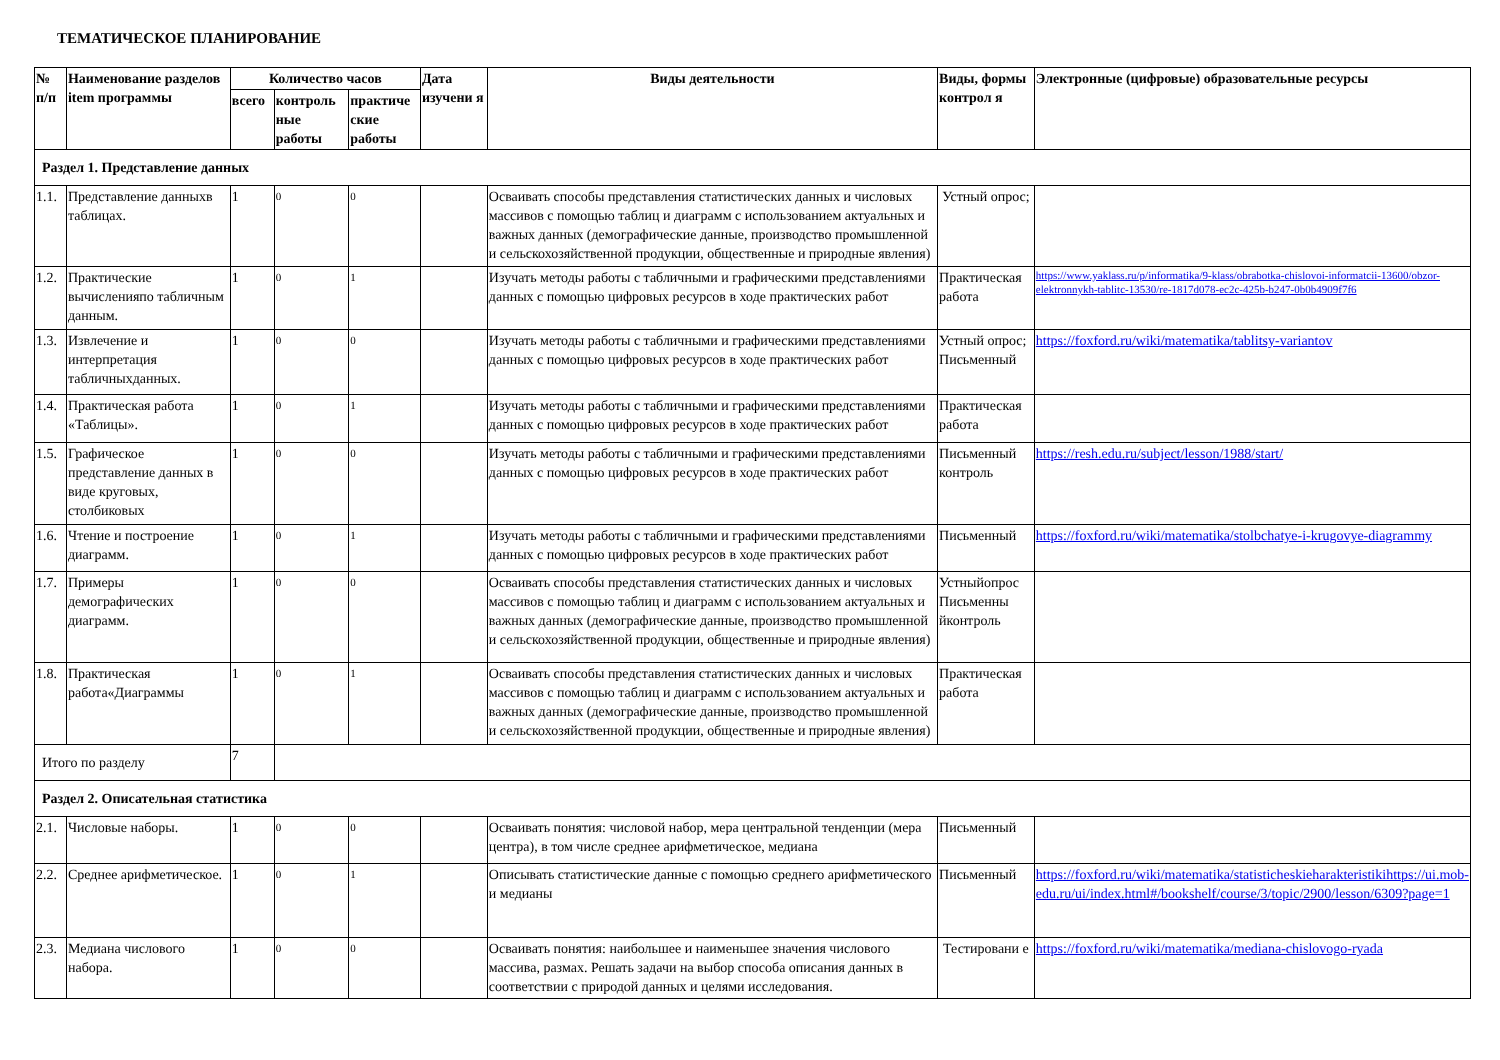ТЕМАТИЧЕСКОЕ ПЛАНИРОВАНИЕ
| № п/п | Наименование разделов item программы | Количество часов | | | Дата изучени я | Виды деятельности | Виды, формы контрол я | Электронные (цифровые) образовательные ресурсы |
| --- | --- | --- | --- | --- | --- | --- | --- | --- |
| | | всего | контроль ные работы | практиче ские работы | | | | |
| Раздел 1. Представление данных | | | | | | | | |
| 1.1. | Представление данныхв таблицах. | 1 | 0 | 0 | | Осваивать способы представления статистических данных и числовых массивов с помощью таблиц и диаграмм с использованием актуальных и важных данных (демографические данные, производство промышленной и сельскохозяйственной продукции, общественные и природные явления) | Устный опрос; | |
| 1.2. | Практические вычисленияпо табличным данным. | 1 | 0 | 1 | | Изучать методы работы с табличными и графическими представлениями данных с помощью цифровых ресурсов в ходе практических работ | Практическая работа | https://www.yaklass.ru/p/informatika/9-klass/obrabotka-chislovoi-informatcii-13600/obzor-elektronnykh-tablitc-13530/re-1817d078-ec2c-425b-b247-0b0b4909f7f6 |
| 1.3. | Извлечение и интерпретация табличныхданных. | 1 | 0 | 0 | | Изучать методы работы с табличными и графическими представлениями данных с помощью цифровых ресурсов в ходе практических работ | Устный опрос; Письменный | https://foxford.ru/wiki/matematika/tablitsy-variantov |
| 1.4. | Практическая работа «Таблицы». | 1 | 0 | 1 | | Изучать методы работы с табличными и графическими представлениями данных с помощью цифровых ресурсов в ходе практических работ | Практическая работа | |
| 1.5. | Графическое представление данных в виде круговых, столбиковых | 1 | 0 | 0 | | Изучать методы работы с табличными и графическими представлениями данных с помощью цифровых ресурсов в ходе практических работ | Письменный контроль | https://resh.edu.ru/subject/lesson/1988/start/ |
| 1.6. | Чтение и построение диаграмм. | 1 | 0 | 1 | | Изучать методы работы с табличными и графическими представлениями данных с помощью цифровых ресурсов в ходе практических работ | Письменный | https://foxford.ru/wiki/matematika/stolbchatye-i-krugovye-diagrammy |
| 1.7. | Примеры демографических диаграмм. | 1 | 0 | 0 | | Осваивать способы представления статистических данных и числовых массивов с помощью таблиц и диаграмм с использованием актуальных и важных данных (демографические данные, производство промышленной и сельскохозяйственной продукции, общественные и природные явления) | Устныйопрос Письменны йконтроль | |
| 1.8. | Практическая работа«Диаграммы | 1 | 0 | 1 | | Осваивать способы представления статистических данных и числовых массивов с помощью таблиц и диаграмм с использованием актуальных и важных данных (демографические данные, производство промышленной и сельскохозяйственной продукции, общественные и природные явления) | Практическая работа | |
| Итого по разделу | | 7 | | | | | | |
| Раздел 2. Описательная статистика | | | | | | | | |
| 2.1. | Числовые наборы. | 1 | 0 | 0 | | Осваивать понятия: числовой набор, мера центральной тенденции (мера центра), в том числе среднее арифметическое, медиана | Письменный | |
| 2.2. | Среднее арифметическое. | 1 | 0 | 1 | | Описывать статистические данные с помощью среднего арифметического и медианы | Письменный | https://foxford.ru/wiki/matematika/statisticheskieharakteristikihttps://ui.mob-edu.ru/ui/index.html#/bookshelf/course/3/topic/2900/lesson/6309?page=1 |
| 2.3. | Медиана числового набора. | 1 | 0 | 0 | | Осваивать понятия: наибольшее и наименьшее значения числового массива, размах. Решать задачи на выбор способа описания данных в соответствии с природой данных и целями исследования. | Тестировани е | https://foxford.ru/wiki/matematika/mediana-chislovogo-ryada |